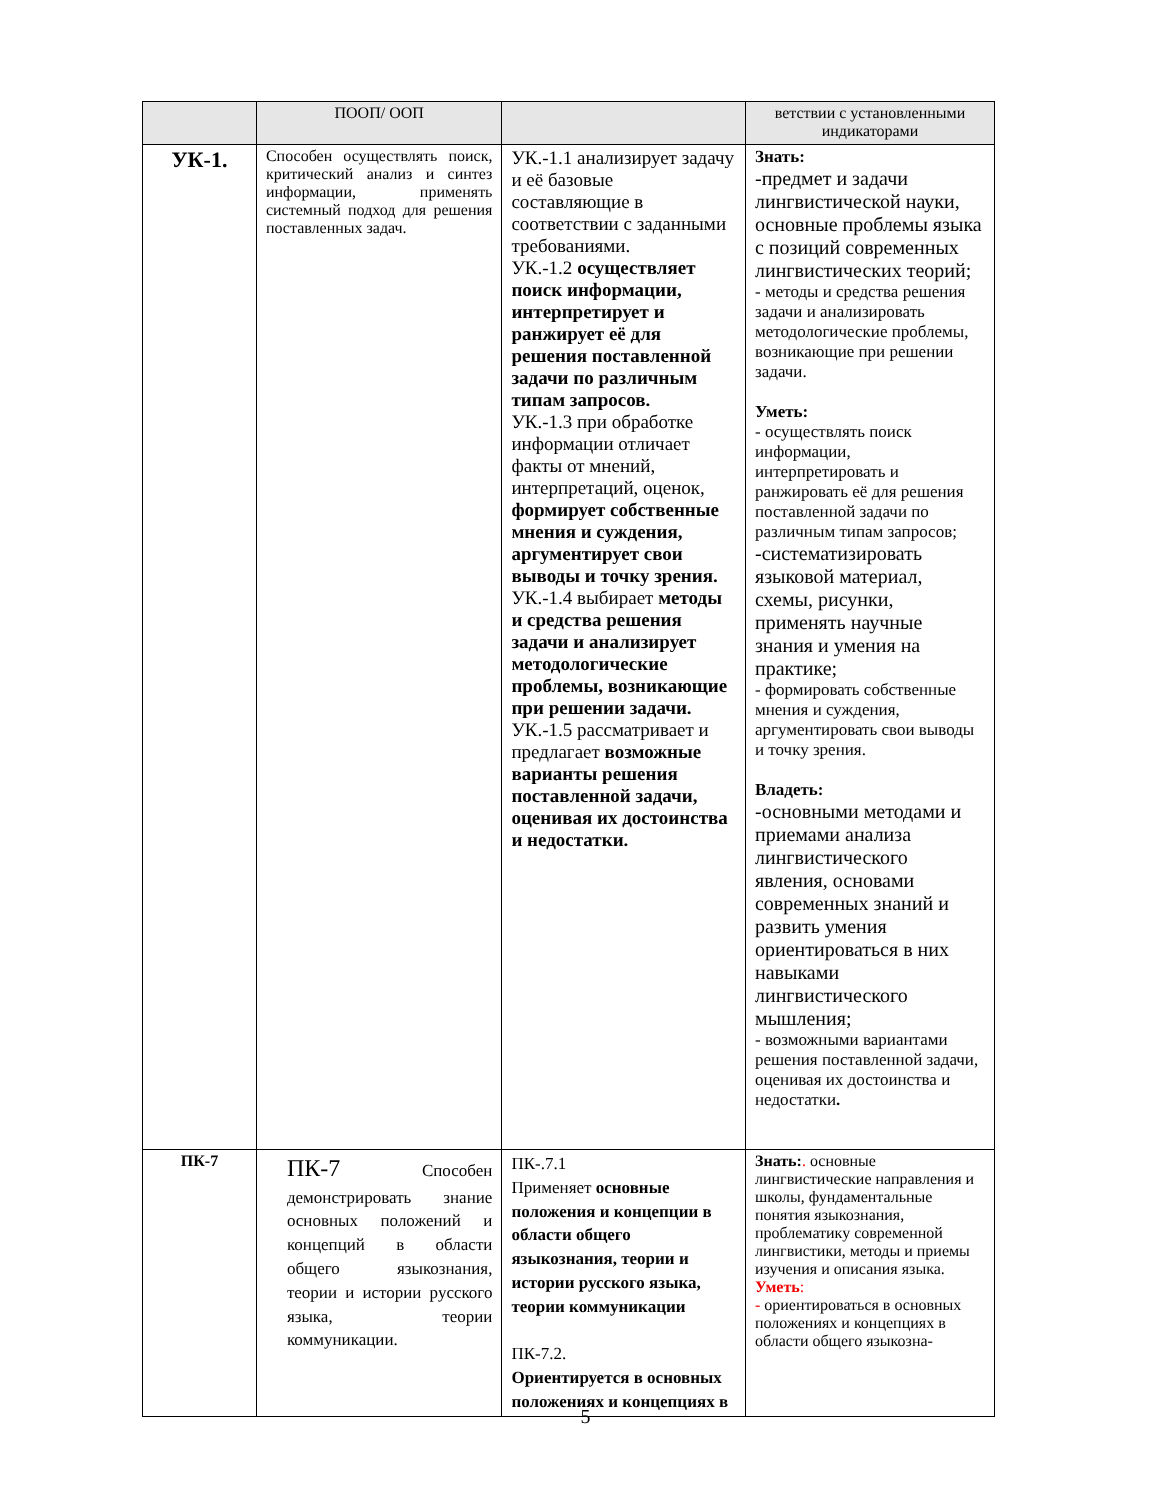| | ПООП/ ООП | | ветствии с установленными индикаторами |
| --- | --- | --- | --- |
| УК-1. | Способен осуществлять поиск, критический анализ и синтез информации, применять системный подход для решения поставленных задач. | УК.-1.1 анализирует задачу и её базовые составляющие в соответствии с заданными требованиями. УК.-1.2 осуществляет поиск информации, интерпретирует и ранжирует её для решения поставленной задачи по различным типам запросов. УК.-1.3 при обработке информации отличает факты от мнений, интерпретаций, оценок, формирует собственные мнения и суждения, аргументирует свои выводы и точку зрения. УК.-1.4 выбирает методы и средства решения задачи и анализирует методологические проблемы, возникающие при решении задачи. УК.-1.5 рассматривает и предлагает возможные варианты решения поставленной задачи, оценивая их достоинства и недостатки. | Знать: -предмет и задачи лингвистической науки, основные проблемы языка с позиций современных лингвистических теорий; - методы и средства решения задачи и анализировать методологические проблемы, возникающие при решении задачи. Уметь: - осуществлять поиск информации, интерпретировать и ранжировать её для решения поставленной задачи по различным типам запросов; -систематизировать языковой материал, схемы, рисунки, применять научные знания и умения на практике; - формировать собственные мнения и суждения, аргументировать свои выводы и точку зрения. Владеть: -основными методами и приемами анализа лингвистического явления, основами современных знаний и развить умения ориентироваться в них навыками лингвистического мышления; - возможными вариантами решения поставленной задачи, оценивая их достоинства и недостатки . |
| ПК-7 | ПК-7 Способен демонстрировать знание основных положений и концепций в области общего языкознания, теории и истории русского языка, теории коммуникации. | ПК-.7.1 Применяет основные положения и концепции в области общего языкознания, теории и истории русского языка, теории коммуникации ПК-7.2. Ориентируется в основных положениях и концепциях в | Знать: . основные лингвистические направления и школы, фундаментальные понятия языкознания, проблематику современной лингвистики, методы и приемы изучения и описания языка. Уметь : - ориентироваться в основных положениях и концепциях в области общего языкозна- |
5